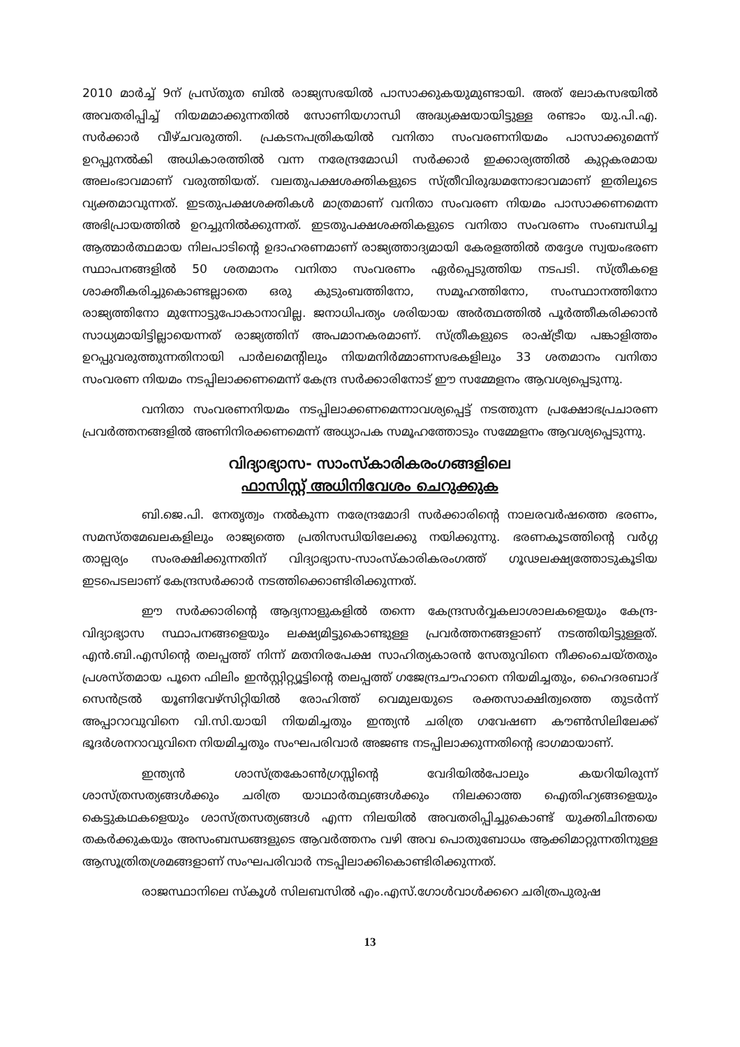2010 മാർച്ച് 9ന് പ്രസ്തുത ബിൽ രാജ്യസഭയിൽ പാസാക്കുകയുമുണ്ടായി. അത് ലോകസഭയിൽ അവതരിപ്പിച്ച് നിയമമാക്കുന്നതിൽ സോണിയഗാന്ധി അദ്ധ്യക്ഷയായിട്ടുള്ള രണ്ടാം യു.പി.എ. സർക്കാർ വീഴ്ചവരുത്തി. പ്രകടനപത്രികയിൽ വനിതാ സംവരണനിയമം പാസാക്കുമെന്ന് ഉറപ്പുനൽകി അധികാരത്തിൽ വന്ന നരേന്ദ്രമോഡി സർക്കാർ ഇക്കാര്യത്തിൽ കുറ്റകരമായ അലംഭാവമാണ് വരുത്തിയത്. വലതുപക്ഷശക്തികളുടെ സ്ത്രീവിരുദ്ധമനോഭാവമാണ് ഇതിലൂടെ വ്യക്തമാവുന്നത്. ഇടതുപക്ഷശക്തികൾ മാത്രമാണ് വനിതാ സംവരണ നിയമം പാസാക്കണമെന്ന അഭിപ്രായത്തിൽ ഉറച്ചുനിൽക്കുന്നത്. ഇടതുപക്ഷശക്തികളുടെ വനിതാ സംവരണം സംബന്ധിച്ച ആത്മാർത്ഥമായ നിലപാടിന്റെ ഉദാഹരണമാണ് രാജ്യത്താദ്യമായി കേരളത്തിൽ തദ്ദേശ സ്വയംഭരണ സ്ഥാപനങ്ങളിൽ 50 ശതമാനം വനിതാ സംവരണം ഏർപ്പെടുത്തിയ നടപടി. സ്ത്രീകളെ ശാക്തീകരിച്ചുകൊണ്ടല്ലാതെ ഒരു കുടുംബത്തിനോ, സമൂഹത്തിനോ, സംസ്ഥാനത്തിനോ രാജ്യത്തിനോ മുന്നോട്ടുപോകാനാവില്ല. ജനാധിപത്യം ശരിയായ അർത്ഥത്തിൽ പൂർത്തീകരിക്കാൻ സാധ്യമായിട്ടില്ലായെന്നത് രാജ്യത്തിന് അപമാനകരമാണ്. സ്ത്രീകളുടെ രാഷ്ട്രീയ പങ്കാളിത്തം ഉറപ്പുവരുത്തുന്നതിനായി പാർലമെന്റിലും നിയമനിർമ്മാണസഭകളിലും 33 ശതമാനം വനിതാ സംവരണ നിയമം നടപ്പിലാക്കണമെന്ന് കേന്ദ്ര സർക്കാരിനോട് ഈ സമ്മേളനം ആവശ്യപ്പെടുന്നു.
വനിതാ സംവരണനിയമം നടപ്പിലാക്കണമെന്നാവശ്യപ്പെട്ട് നടത്തുന്ന പ്രക്ഷോഭപ്രചാരണ പ്രവർത്തനങ്ങളിൽ അണിനിരക്കണമെന്ന് അധ്യാപക സമൂഹത്തോടും സമ്മേളനം ആവശ്യപ്പെടുന്നു.
വിദ്യാഭ്യാസ- സാംസ്കാരികരംഗങ്ങളിലെ
ഫാസിസ്റ്റ് അധിനിവേശം ചെറുക്കുക
ബി.ജെ.പി. നേതൃത്വം നൽകുന്ന നരേന്ദ്രമോദി സർക്കാരിന്റെ നാലരവർഷത്തെ ഭരണം, സമസ്തമേഖലകളിലും രാജ്യത്തെ പ്രതിസന്ധിയിലേക്കു നയിക്കുന്നു. ഭരണകൂടത്തിന്റെ വർഗ്ഗ താല്പര്യം സംരക്ഷിക്കുന്നതിന് വിദ്യാഭ്യാസ-സാംസ്കാരികരംഗത്ത് ഗൂഢലക്ഷ്യത്തോടുകൂടിയ ഇടപെടലാണ് കേന്ദ്രസർക്കാർ നടത്തിക്കൊണ്ടിരിക്കുന്നത്.
ഈ സർക്കാരിന്റെ ആദ്യനാളുകളിൽ തന്നെ കേന്ദ്രസർവ്വകലാശാലകളെയും കേന്ദ്ര-വിദ്യാഭ്യാസ സ്ഥാപനങ്ങളെയും ലക്ഷ്യമിട്ടുകൊണ്ടുള്ള പ്രവർത്തനങ്ങളാണ് നടത്തിയിട്ടുള്ളത്. എൻ.ബി.എസിന്റെ തലപ്പത്ത് നിന്ന് മതനിരപേക്ഷ സാഹിത്യകാരൻ സേതുവിനെ നീക്കംചെയ്തതും പ്രശസ്തമായ പൂനെ ഫിലിം ഇൻസ്റ്റിറ്റ്യൂട്ടിന്റെ തലപ്പത്ത് ഗജേന്ദ്രചൗഹാനെ നിയമിച്ചതും, ഹൈദരബാദ് സെൻട്രൽ യൂണിവേഴ്സിറ്റിയിൽ രോഹിത്ത് വെമുലയുടെ രക്തസാക്ഷിത്വത്തെ തുടർന്ന് അപ്പാറാവുവിനെ വി.സി.യായി നിയമിച്ചതും ഇന്ത്യൻ ചരിത്ര ഗവേഷണ കൗൺസിലിലേക്ക് ഭൂദർശനറാവുവിനെ നിയമിച്ചതും സംഘപരിവാർ അജണ്ട നടപ്പിലാക്കുന്നതിന്റെ ഭാഗമായാണ്.
ഇന്ത്യൻ ശാസ്ത്രകോൺഗ്രസ്സിന്റെ വേദിയിൽപോലും കയറിയിരുന്ന് ശാസ്ത്രസത്യങ്ങൾക്കും ചരിത്ര യാഥാർത്ഥ്യങ്ങൾക്കും നിലക്കാത്ത ഐതിഹ്യങ്ങളെയും കെട്ടുകഥകളെയും ശാസ്ത്രസത്യങ്ങൾ എന്ന നിലയിൽ അവതരിപ്പിച്ചുകൊണ്ട് യുക്തിചിന്തയെ തകർക്കുകയും അസംബന്ധങ്ങളുടെ ആവർത്തനം വഴി അവ പൊതുബോധം ആക്കിമാറ്റുന്നതിനുള്ള ആസൂത്രിതശ്രമങ്ങളാണ് സംഘപരിവാർ നടപ്പിലാക്കികൊണ്ടിരിക്കുന്നത്.
രാജസ്ഥാനിലെ സ്കൂൾ സിലബസിൽ എം.എസ്.ഗോൾവാൾക്കറെ ചരിത്രപുരുഷ
13